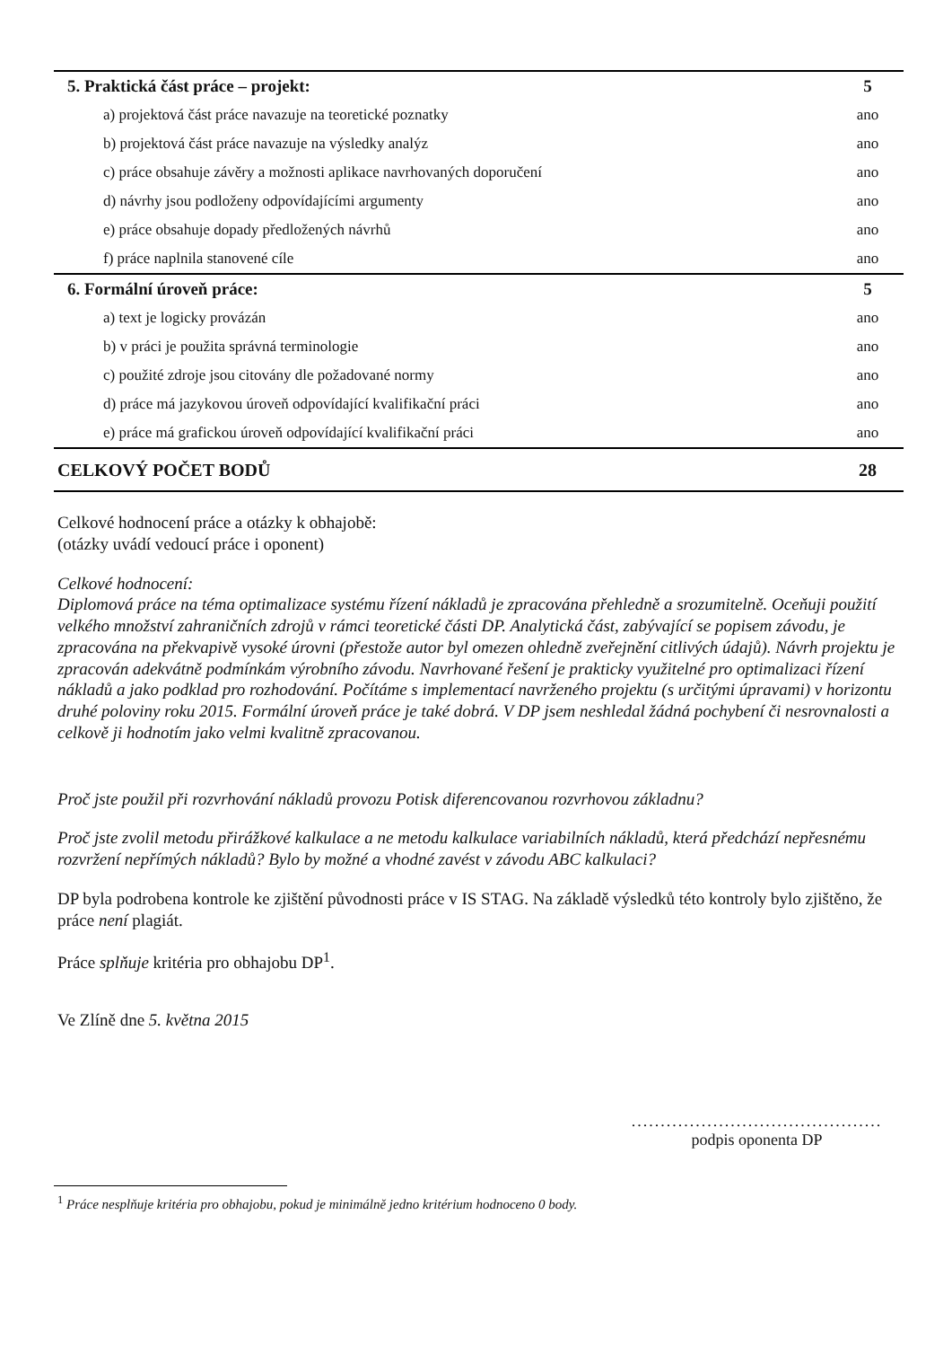| 5. Praktická část práce – projekt: | 5 |
| a) projektová část práce navazuje na teoretické poznatky | ano |
| b) projektová část práce navazuje na výsledky analýz | ano |
| c) práce obsahuje závěry a možnosti aplikace navrhovaných doporučení | ano |
| d) návrhy jsou podloženy odpovídajícími argumenty | ano |
| e) práce obsahuje dopady předložených návrhů | ano |
| f) práce naplnila stanovené cíle | ano |
| 6. Formální úroveň práce: | 5 |
| a) text je logicky provázán | ano |
| b) v práci je použita správná terminologie | ano |
| c) použité zdroje jsou citovány dle požadované normy | ano |
| d) práce má jazykovou úroveň odpovídající kvalifikační práci | ano |
| e) práce má grafickou úroveň odpovídající kvalifikační práci | ano |
| CELKOVÝ POČET BODŮ | 28 |
Celkové hodnocení práce a otázky k obhajobě:
(otázky uvádí vedoucí práce i oponent)
Celkové hodnocení:
Diplomová práce na téma optimalizace systému řízení nákladů je zpracována přehledně a srozumitelně. Oceňuji použití velkého množství zahraničních zdrojů v rámci teoretické části DP. Analytická část, zabývající se popisem závodu, je zpracována na překvapivě vysoké úrovni (přestože autor byl omezen ohledně zveřejnění citlivých údajů). Návrh projektu je zpracován adekvátně podmínkám výrobního závodu. Navrhované řešení je prakticky využitelné pro optimalizaci řízení nákladů a jako podklad pro rozhodování. Počítáme s implementací navrženého projektu (s určitými úpravami) v horizontu druhé poloviny roku 2015. Formální úroveň práce je také dobrá. V DP jsem neshledal žádná pochybení či nesrovnalosti a celkově ji hodnotím jako velmi kvalitně zpracovanou.
Proč jste použil při rozvrhování nákladů provozu Potisk diferencovanou rozvrhovou základnu?
Proč jste zvolil metodu přirážkové kalkulace a ne metodu kalkulace variabilních nákladů, která předchází nepřesnému rozvržení nepřímých nákladů? Bylo by možné a vhodné zavést v závodu ABC kalkulaci?
DP byla podrobena kontrole ke zjištění původnosti práce v IS STAG. Na základě výsledků této kontroly bylo zjištěno, že práce není plagiát.
Práce splňuje kritéria pro obhajobu DP<sup>1</sup>.
Ve Zlíně dne 5. května 2015
...........................................
podpis oponenta DP
<sup>1</sup> Práce nesplňuje kritéria pro obhajobu, pokud je minimálně jedno kritérium hodnoceno 0 body.